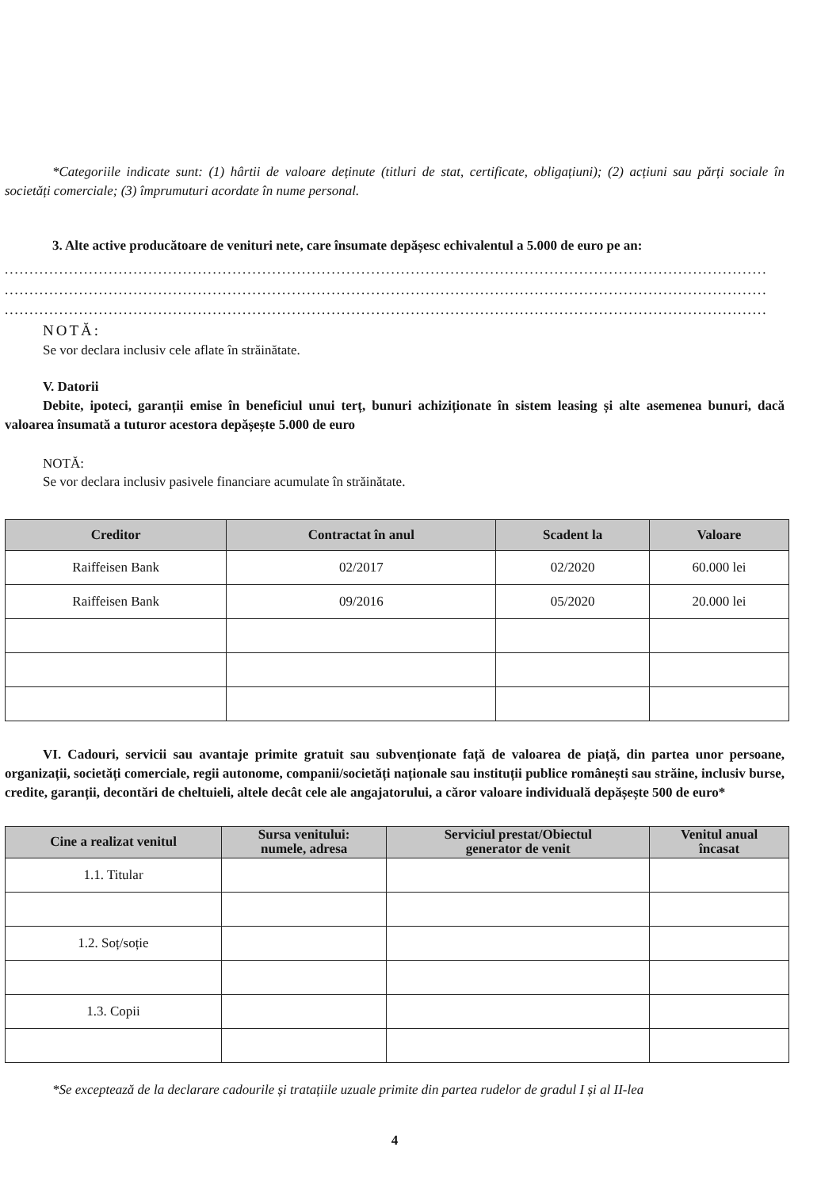*Categoriile indicate sunt: (1) hârtii de valoare deținute (titluri de stat, certificate, obligațiuni); (2) acțiuni sau părți sociale în societăți comerciale; (3) împrumuturi acordate în nume personal.
3. Alte active producătoare de venituri nete, care însumate depășesc echivalentul a 5.000 de euro pe an:
..........................................................................................................................................................
..........................................................................................................................................................
..........................................................................................................................................................
NOTĂ:
Se vor declara inclusiv cele aflate în străinătate.
V. Datorii
Debite, ipoteci, garanții emise în beneficiul unui terț, bunuri achiziționate în sistem leasing și alte asemenea bunuri, dacă valoarea însumată a tuturor acestora depășește 5.000 de euro
NOTĂ:
Se vor declara inclusiv pasivele financiare acumulate în străinătate.
| Creditor | Contractat în anul | Scadent la | Valoare |
| --- | --- | --- | --- |
| Raiffeisen Bank | 02/2017 | 02/2020 | 60.000 lei |
| Raiffeisen Bank | 09/2016 | 05/2020 | 20.000 lei |
VI. Cadouri, servicii sau avantaje primite gratuit sau subvenționate față de valoarea de piață, din partea unor persoane, organizații, societăți comerciale, regii autonome, companii/societăți naționale sau instituții publice românești sau străine, inclusiv burse, credite, garanții, decontări de cheltuieli, altele decât cele ale angajatorului, a căror valoare individuală depășește 500 de euro*
| Cine a realizat venitul | Sursa venitului: numele, adresa | Serviciul prestat/Obiectul generator de venit | Venitul anual încasat |
| --- | --- | --- | --- |
| 1.1. Titular | | | |
| 1.2. Soț/soție | | | |
| 1.3. Copii | | | |
*Se exceptează de la declarare cadourile și tratațiile uzuale primite din partea rudelor de gradul I și al II-lea
4